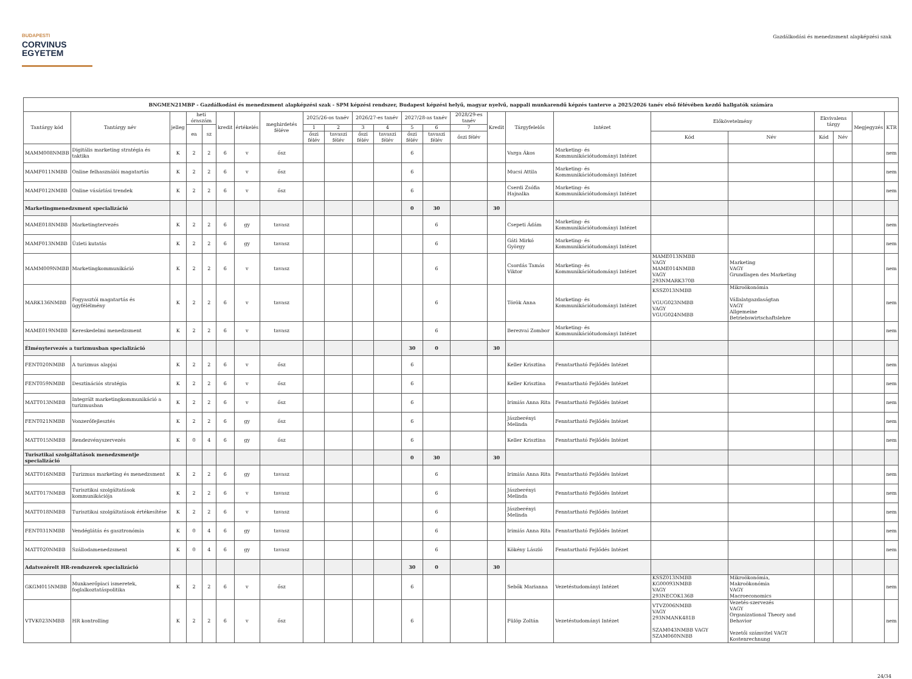BUDAPESTI
CORVINUS
EGYETEM
Gazdálkodási és menedzsment alapképzési szak
| BNGMEN21MBP - Gazdálkodási és menedzsment alapképzési szak - SPM képzési rendszer, Budapest képzési helyű, magyar nyelvű, nappali munkarendű képzés tanterve a 2025/2026 tanév első félévében kezdő hallgatók számára | | | | | | | | | | | | | | | | | | | | | | | |
| --- | --- | --- | --- | --- | --- | --- | --- | --- | --- | --- | --- | --- | --- | --- | --- | --- | --- | --- | --- | --- | --- | --- | --- |
| Tantárgy kód | Tantárgy név | jelleg | heti óraszám | | kredit | értékelés | meghirdetés féléve | 2025/26-os tanév | | 2026/27-es tanév | | 2027/28-as tanév | | 2028/29-es tanév | Kredit | Tárgyfelelős | Intézet | Előkövetelmény | | Ekvivalens tárgy | | Megjegyzés | KTR |
| | | | ea | sz | | | | 1 | 2 | 3 | 4 | 5 | 6 | 7 | | | | | | | | | |
| | | | | | | | | őszi félév | tavaszi félév | őszi félév | tavaszi félév | őszi félév | tavaszi félév | őszi félév | | | | Kód | Név | Kód | Név | | |
| MAMM008NMBB | Digitális marketing stratégia és taktika | K | 2 | 2 | 6 | v | ősz | | | | | 6 | | | | Varga Ákos | Marketing- és Kommunikációtudományi Intézet | | | | | | nem |
| MAMF011NMBB | Online felhasználói magatartás | K | 2 | 2 | 6 | v | ősz | | | | | 6 | | | | Mucsi Attila | Marketing- és Kommunikációtudományi Intézet | | | | | | nem |
| MAMF012NMBB | Online vásárlási trendek | K | 2 | 2 | 6 | v | ősz | | | | | 6 | | | | Cserdi Zsófia Hajnalka | Marketing- és Kommunikációtudományi Intézet | | | | | | nem |
| Marketingmenedzsment specializáció | | | | | | | | | | | | 0 | 30 | | 30 | | | | | | | | |
| MAME018NMBB | Marketingtervezés | K | 2 | 2 | 6 | gy | tavasz | | | | | | 6 | | | Csepeti Ádám | Marketing- és Kommunikációtudományi Intézet | | | | | | nem |
| MAMF013NMBB | Üzleti kutatás | K | 2 | 2 | 6 | gy | tavasz | | | | | | 6 | | | Gáti Mirkó György | Marketing- és Kommunikációtudományi Intézet | | | | | | nem |
| MAMM009NMBB | Marketingkommunikáció | K | 2 | 2 | 6 | v | tavasz | | | | | | 6 | | | Csordás Tamás Viktor | Marketing- és Kommunikációtudományi Intézet | MAME013NMBB VAGY MAME014NMBB VAGY 293NMARK370B | Marketing VAGY Grundlagen des Marketing | | | | nem |
| MARK136NMBB | Fogyasztói magatartás és ügyfélélmény | K | 2 | 2 | 6 | v | tavasz | | | | | | 6 | | | Török Anna | Marketing- és Kommunikációtudományi Intézet | KSSZ013NMBB VGUG023NMBB VAGY VGUG024NMBB | Mikroökonómia Vállalatgazdaságtan VAGY Allgemeine Betriebswirtschaftslehre | | | | nem |
| MAME019NMBB | Kereskedelmi menedzsment | K | 2 | 2 | 6 | v | tavasz | | | | | | 6 | | | Berezvai Zombor | Marketing- és Kommunikációtudományi Intézet | | | | | | nem |
| Élménytervezés a turizmusban specializáció | | | | | | | | | | | | 30 | 0 | | 30 | | | | | | | | |
| FENT020NMBB | A turizmus alapjai | K | 2 | 2 | 6 | v | ősz | | | | | 6 | | | | Keller Krisztina | Fenntartható Fejlődés Intézet | | | | | | nem |
| FENT059NMBB | Desztinációs stratégia | K | 2 | 2 | 6 | v | ősz | | | | | 6 | | | | Keller Krisztina | Fenntartható Fejlődés Intézet | | | | | | nem |
| MATT013NMBB | Integrált marketingkommunikáció a turizmusban | K | 2 | 2 | 6 | v | ősz | | | | | 6 | | | | Irimiás Anna Rita | Fenntartható Fejlődés Intézet | | | | | | nem |
| FENT021NMBB | Vonzerőfejlesztés | K | 2 | 2 | 6 | gy | ősz | | | | | 6 | | | | Jászberényi Melinda | Fenntartható Fejlődés Intézet | | | | | | nem |
| MATT015NMBB | Rendezvényszervezés | K | 0 | 4 | 6 | gy | ősz | | | | | 6 | | | | Keller Krisztina | Fenntartható Fejlődés Intézet | | | | | | nem |
| Turisztikai szolgáltatások menedzsmentje specializáció | | | | | | | | | | | | 0 | 30 | | 30 | | | | | | | | |
| MATT016NMBB | Turizmus marketing és menedzsment | K | 2 | 2 | 6 | gy | tavasz | | | | | | 6 | | | Irimiás Anna Rita | Fenntartható Fejlődés Intézet | | | | | | nem |
| MATT017NMBB | Turisztikai szolgáltatások kommunikációja | K | 2 | 2 | 6 | v | tavasz | | | | | | 6 | | | Jászberényi Melinda | Fenntartható Fejlődés Intézet | | | | | | nem |
| MATT018NMBB | Turisztikai szolgáltatások értékesítése | K | 2 | 2 | 6 | v | tavasz | | | | | | 6 | | | Jászberényi Melinda | Fenntartható Fejlődés Intézet | | | | | | nem |
| FENT031NMBB | Vendéglátás és gasztronómia | K | 0 | 4 | 6 | gy | tavasz | | | | | | 6 | | | Irimiás Anna Rita | Fenntartható Fejlődés Intézet | | | | | | nem |
| MATT020NMBB | Szállodamenedzsment | K | 0 | 4 | 6 | gy | tavasz | | | | | | 6 | | | Kökény László | Fenntartható Fejlődés Intézet | | | | | | nem |
| Adatvezérelt HR-rendszerek specializáció | | | | | | | | | | | | 30 | 0 | | 30 | | | | | | | | |
| GKGM015NMBB | Munkaerőpiaci ismeretek, foglalkoztatáspolitika | K | 2 | 2 | 6 | v | ősz | | | | | 6 | | | | Sebők Marianna | Vezetéstudományi Intézet | KSSZ013NMBB KG00093NMBB VAGY 293NECOK136B | Mikroökonómia, Makroökonómia VAGY Macroeconomics | | | | nem |
| VTVK023NMBB | HR kontrolling | K | 2 | 2 | 6 | v | ősz | | | | | 6 | | | | Fülöp Zoltán | Vezetéstudományi Intézet | VTVZ006NMBB VAGY 293NMANK481B SZAM043NMBB VAGY SZAM060NNBB | Vezetés-szervezés VAGY Organizational Theory and Behavior Vezetői számvitel VAGY Kostenrechnung | | | | nem |
24/34